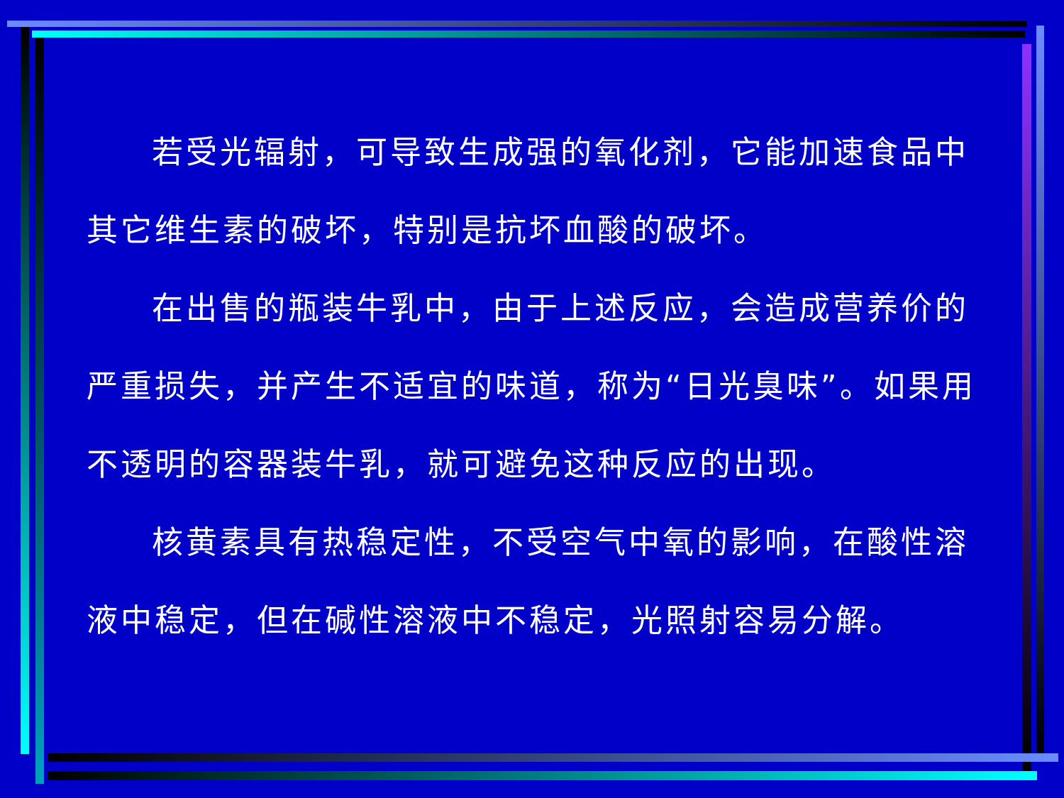若受光辐射，可导致生成强的氧化剂，它能加速食品中其它维生素的破坏，特别是抗坏血酸的破坏。
在出售的瓶装牛乳中，由于上述反应，会造成营养价的严重损失，并产生不适宜的味道，称为“日光臭味”。如果用不透明的容器装牛乳，就可避免这种反应的出现。
核黄素具有热稳定性，不受空气中氧的影响，在酸性溶液中稳定，但在碱性溶液中不稳定，光照射容易分解。